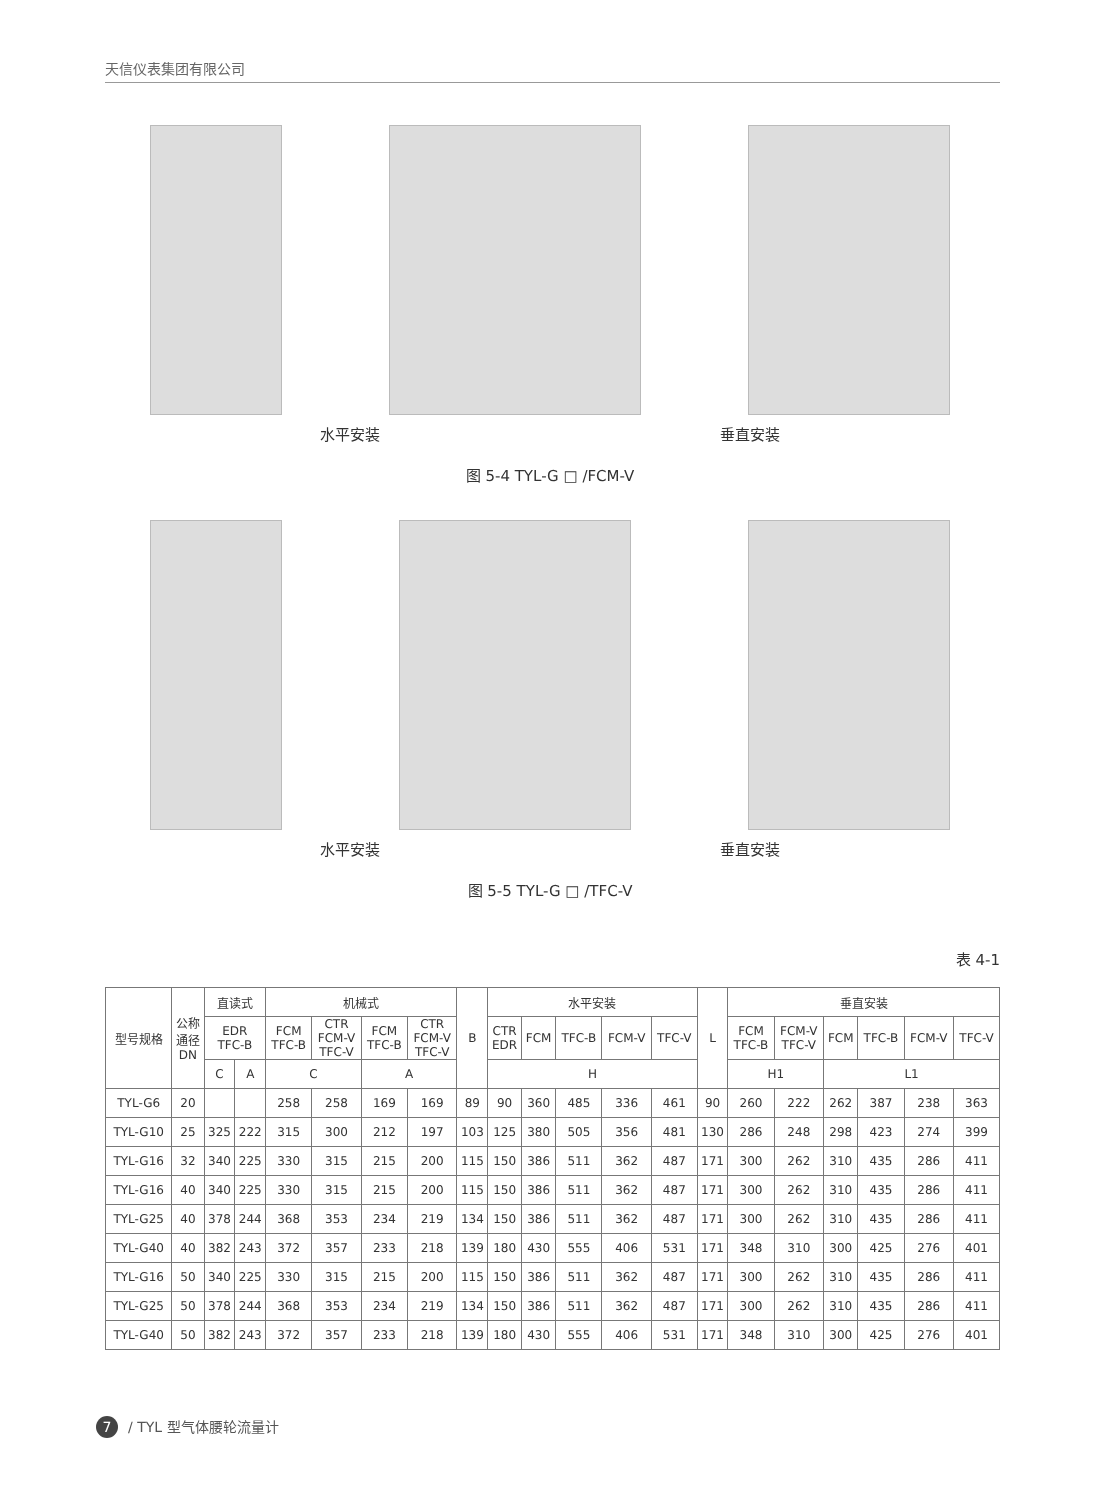天信仪表集团有限公司
水平安装 垂直安装
图 5-4 TYL-G □ /FCM-V
水平安装 垂直安装
图 5-5 TYL-G □ /TFC-V
表 4-1
| 型号规格 | 公称 通径 DN | 直读式 | | 机械式 | | | | B | 水平安装 | | | | | L | 垂直安装 | | | | | |
| --- | --- | --- | --- | --- | --- | --- | --- | --- | --- | --- | --- | --- | --- | --- | --- | --- | --- | --- | --- | --- |
| | | EDR TFC-B | | FCM TFC-B | CTR FCM-V TFC-V | FCM TFC-B | CTR FCM-V TFC-V | | CTR EDR | FCM | TFC-B | FCM-V | TFC-V | | FCM TFC-B | FCM-V TFC-V | FCM | TFC-B | FCM-V | TFC-V |
| | | C | A | C | | A | | | H | | | | | | H1 | | L1 | | | |
| TYL-G6 | 20 | | | 258 | 258 | 169 | 169 | 89 | 90 | 360 | 485 | 336 | 461 | 90 | 260 | 222 | 262 | 387 | 238 | 363 |
| TYL-G10 | 25 | 325 | 222 | 315 | 300 | 212 | 197 | 103 | 125 | 380 | 505 | 356 | 481 | 130 | 286 | 248 | 298 | 423 | 274 | 399 |
| TYL-G16 | 32 | 340 | 225 | 330 | 315 | 215 | 200 | 115 | 150 | 386 | 511 | 362 | 487 | 171 | 300 | 262 | 310 | 435 | 286 | 411 |
| TYL-G16 | 40 | 340 | 225 | 330 | 315 | 215 | 200 | 115 | 150 | 386 | 511 | 362 | 487 | 171 | 300 | 262 | 310 | 435 | 286 | 411 |
| TYL-G25 | 40 | 378 | 244 | 368 | 353 | 234 | 219 | 134 | 150 | 386 | 511 | 362 | 487 | 171 | 300 | 262 | 310 | 435 | 286 | 411 |
| TYL-G40 | 40 | 382 | 243 | 372 | 357 | 233 | 218 | 139 | 180 | 430 | 555 | 406 | 531 | 171 | 348 | 310 | 300 | 425 | 276 | 401 |
| TYL-G16 | 50 | 340 | 225 | 330 | 315 | 215 | 200 | 115 | 150 | 386 | 511 | 362 | 487 | 171 | 300 | 262 | 310 | 435 | 286 | 411 |
| TYL-G25 | 50 | 378 | 244 | 368 | 353 | 234 | 219 | 134 | 150 | 386 | 511 | 362 | 487 | 171 | 300 | 262 | 310 | 435 | 286 | 411 |
| TYL-G40 | 50 | 382 | 243 | 372 | 357 | 233 | 218 | 139 | 180 | 430 | 555 | 406 | 531 | 171 | 348 | 310 | 300 | 425 | 276 | 401 |
7 / TYL 型气体腰轮流量计